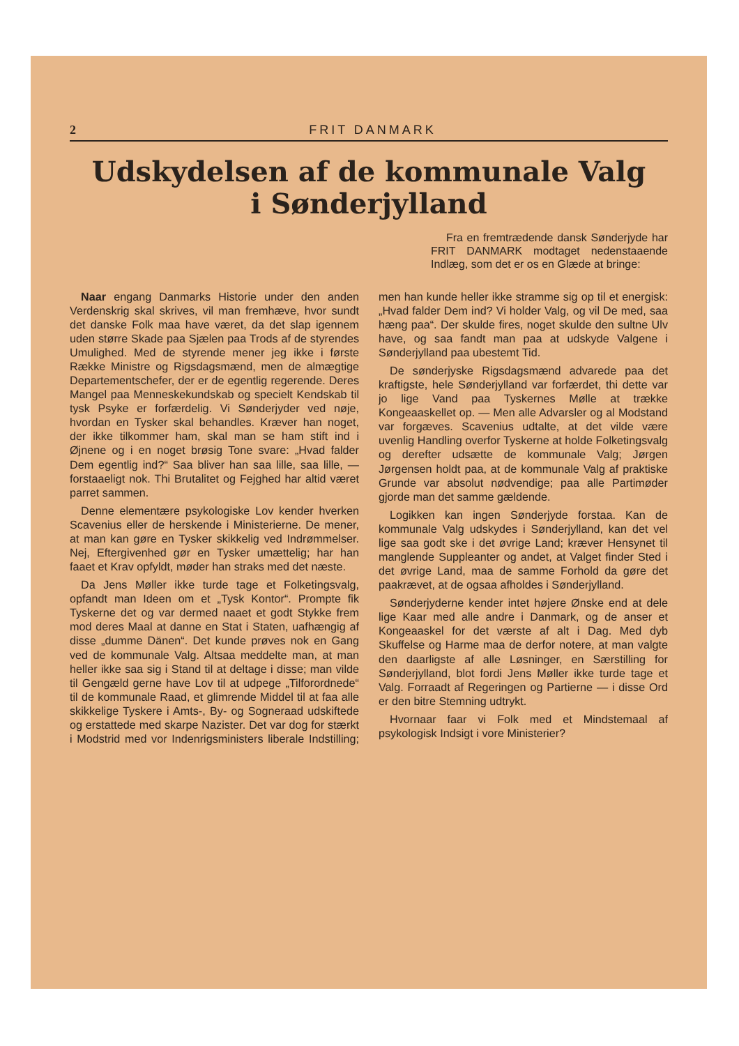2 FRIT DANMARK
Udskydelsen af de kommunale Valg
i Sønderjylland
Fra en fremtrædende dansk Sønderjyde har FRIT DANMARK modtaget nedenstaaende Indlæg, som det er os en Glæde at bringe:
Naar engang Danmarks Historie under den anden Verdenskrig skal skrives, vil man fremhæve, hvor sundt det danske Folk maa have været, da det slap igennem uden større Skade paa Sjælen paa Trods af de styrendes Umulighed. Med de styrende mener jeg ikke i første Række Ministre og Rigsdagsmænd, men de almægtige Departementschefer, der er de egentlig regerende. Deres Mangel paa Menneskekundskab og specielt Kendskab til tysk Psyke er forfærdelig. Vi Sønderjyder ved nøje, hvordan en Tysker skal behandles. Kræver han noget, der ikke tilkommer ham, skal man se ham stift ind i Øjnene og i en noget brøsig Tone svare: „Hvad falder Dem egentlig ind?“ Saa bliver han saa lille, saa lille, — forstaaeligt nok. Thi Brutalitet og Fejghed har altid været parret sammen.
Denne elementære psykologiske Lov kender hverken Scavenius eller de herskende i Ministerierne. De mener, at man kan gøre en Tysker skikkelig ved Indrømmelser. Nej, Eftergivenhed gør en Tysker umættelig; har han faaet et Krav opfyldt, møder han straks med det næste.
Da Jens Møller ikke turde tage et Folketingsvalg, opfandt man Ideen om et „Tysk Kontor“. Prompte fik Tyskerne det og var dermed naaet et godt Stykke frem mod deres Maal at danne en Stat i Staten, uafhængig af disse „dumme Dänen“. Det kunde prøves nok en Gang ved de kommunale Valg. Altsaa meddelte man, at man heller ikke saa sig i Stand til at deltage i disse; man vilde til Gengæld gerne have Lov til at udpege „Tilforordnede“ til de kommunale Raad, et glimrende Middel til at faa alle skikkelige Tyskere i Amts-, By- og Sogneraad udskiftede og erstattede med skarpe Nazister. Det var dog for stærkt i Modstrid med vor Indenrigsministers liberale Indstilling; men han kunde heller ikke stramme sig op til et energisk: „Hvad falder Dem ind? Vi holder Valg, og vil De med, saa hæng paa“. Der skulde fires, noget skulde den sultne Ulv have, og saa fandt man paa at udskyde Valgene i Sønderjylland paa ubestemt Tid.
De sønderjyske Rigsdagsmænd advarede paa det kraftigste, hele Sønderjylland var forfærdet, thi dette var jo lige Vand paa Tyskernes Mølle at trække Kongeaaskellet op. — Men alle Advarsler og al Modstand var forgæves. Scavenius udtalte, at det vilde være uvenlig Handling overfor Tyskerne at holde Folketingsvalg og derefter udsætte de kommunale Valg; Jørgen Jørgensen holdt paa, at de kommunale Valg af praktiske Grunde var absolut nødvendige; paa alle Partimøder gjorde man det samme gældende.
Logikken kan ingen Sønderjyde forstaa. Kan de kommunale Valg udskydes i Sønderjylland, kan det vel lige saa godt ske i det øvrige Land; kræver Hensynet til manglende Suppleanter og andet, at Valget finder Sted i det øvrige Land, maa de samme Forhold da gøre det paakrævet, at de ogsaa afholdes i Sønderjylland.
Sønderjyderne kender intet højere Ønske end at dele lige Kaar med alle andre i Danmark, og de anser et Kongeaaskel for det værste af alt i Dag. Med dyb Skuffelse og Harme maa de derfor notere, at man valgte den daarligste af alle Løsninger, en Særstilling for Sønderjylland, blot fordi Jens Møller ikke turde tage et Valg. Forraadt af Regeringen og Partierne — i disse Ord er den bitre Stemning udtrykt.
Hvornaar faar vi Folk med et Mindstemaal af psykologisk Indsigt i vore Ministerier?